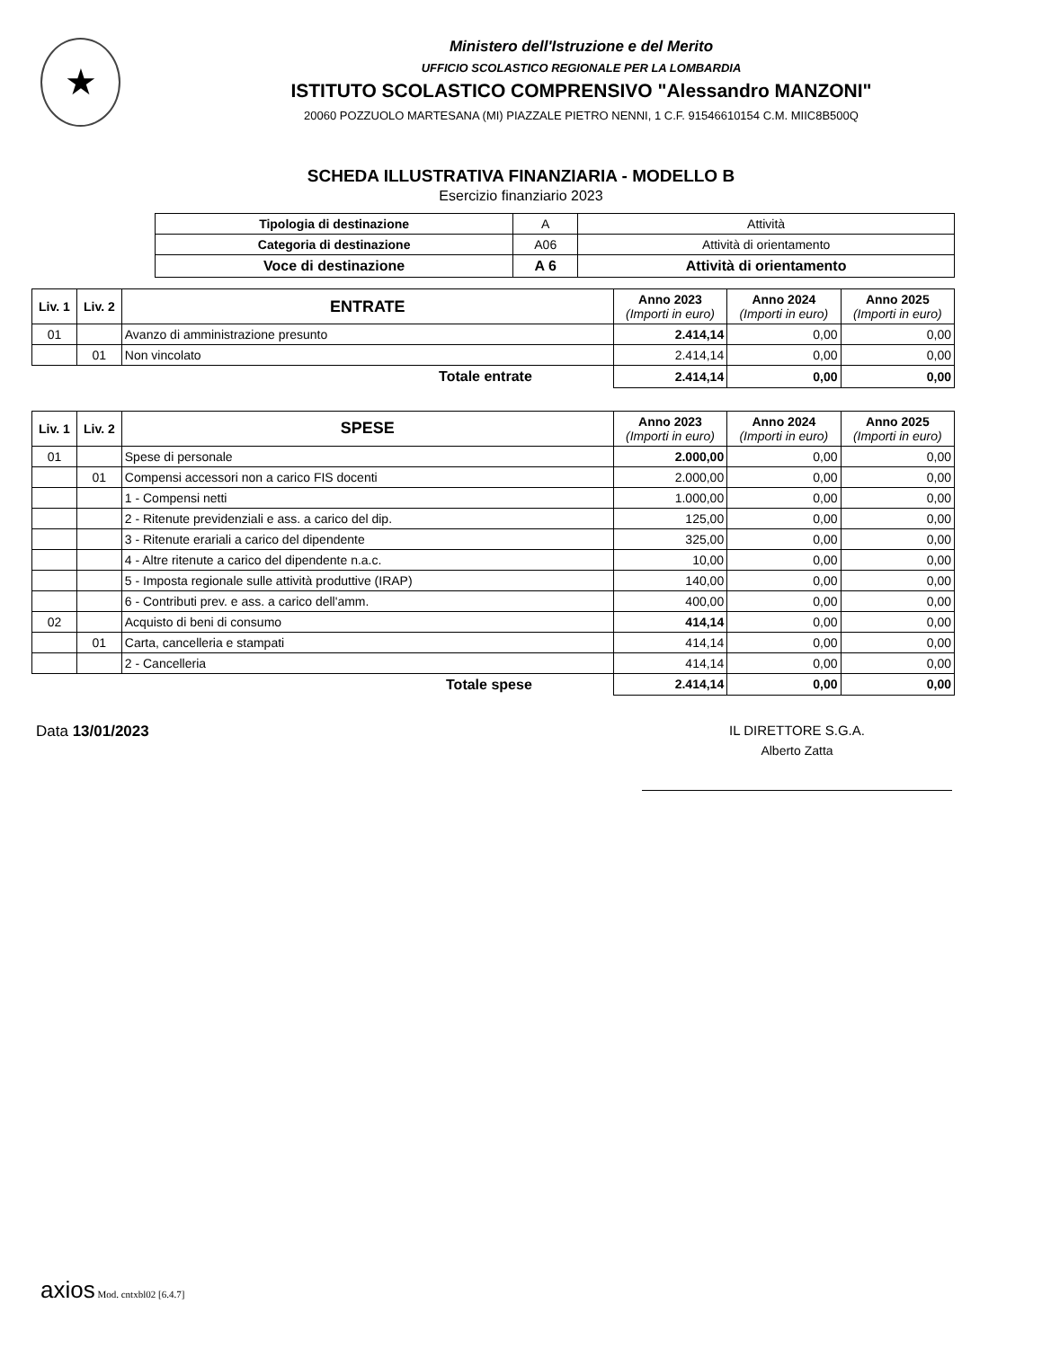★
Ministero dell'Istruzione e del Merito
UFFICIO SCOLASTICO REGIONALE PER LA LOMBARDIA
ISTITUTO SCOLASTICO COMPRENSIVO "Alessandro MANZONI"
20060 POZZUOLO MARTESANA (MI) PIAZZALE PIETRO NENNI, 1 C.F. 91546610154 C.M. MIIC8B500Q
SCHEDA ILLUSTRATIVA FINANZIARIA - MODELLO B
Esercizio finanziario 2023
| Tipologia di destinazione | A | Attività |
| Categoria di destinazione | A06 | Attività di orientamento |
| Voce di destinazione | A 6 | Attività di orientamento |
| Liv. 1 | Liv. 2 | ENTRATE | Anno 2023 (Importi in euro) | Anno 2024 (Importi in euro) | Anno 2025 (Importi in euro) |
| --- | --- | --- | --- | --- | --- |
| 01 | | Avanzo di amministrazione presunto | 2.414,14 | 0,00 | 0,00 |
| | 01 | Non vincolato | 2.414,14 | 0,00 | 0,00 |
| | | Totale entrate | 2.414,14 | 0,00 | 0,00 |
| Liv. 1 | Liv. 2 | SPESE | Anno 2023 (Importi in euro) | Anno 2024 (Importi in euro) | Anno 2025 (Importi in euro) |
| --- | --- | --- | --- | --- | --- |
| 01 | | Spese di personale | 2.000,00 | 0,00 | 0,00 |
| | 01 | Compensi accessori non a carico FIS docenti | 2.000,00 | 0,00 | 0,00 |
| | | 1 - Compensi netti | 1.000,00 | 0,00 | 0,00 |
| | | 2 - Ritenute previdenziali e ass. a carico del dip. | 125,00 | 0,00 | 0,00 |
| | | 3 - Ritenute erariali a carico del dipendente | 325,00 | 0,00 | 0,00 |
| | | 4 - Altre ritenute a carico del dipendente n.a.c. | 10,00 | 0,00 | 0,00 |
| | | 5 - Imposta regionale sulle attività produttive (IRAP) | 140,00 | 0,00 | 0,00 |
| | | 6 - Contributi prev. e ass. a carico dell'amm. | 400,00 | 0,00 | 0,00 |
| 02 | | Acquisto di beni di consumo | 414,14 | 0,00 | 0,00 |
| | 01 | Carta, cancelleria e stampati | 414,14 | 0,00 | 0,00 |
| | | 2 - Cancelleria | 414,14 | 0,00 | 0,00 |
| | | Totale spese | 2.414,14 | 0,00 | 0,00 |
Data 13/01/2023 IL DIRETTORE S.G.A.
Alberto Zatta
axios Mod. cntxbl02 [6.4.7]